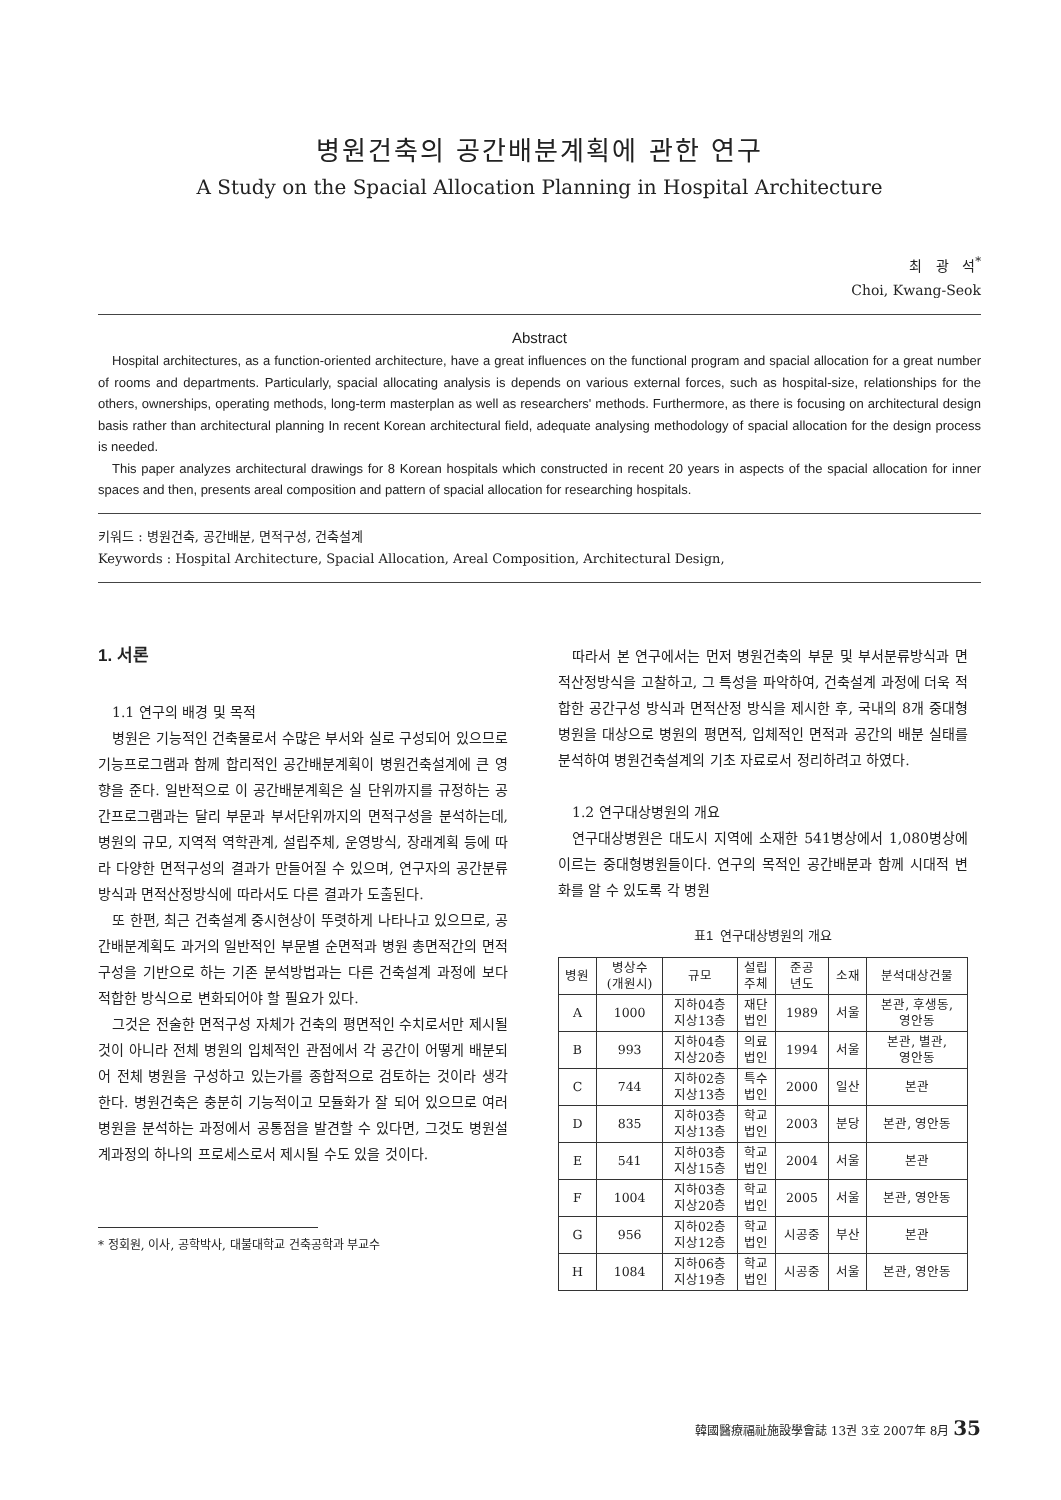병원건축의 공간배분계획에 관한 연구
A Study on the Spacial Allocation Planning in Hospital Architecture
최 광 석<sup>*</sup>
Choi, Kwang-Seok
Abstract
Hospital architectures, as a function-oriented architecture, have a great influences on the functional program and spacial allocation for a great number of rooms and departments. Particularly, spacial allocating analysis is depends on various external forces, such as hospital-size, relationships for the others, ownerships, operating methods, long-term masterplan as well as researchers' methods. Furthermore, as there is focusing on architectural design basis rather than architectural planning In recent Korean architectural field, adequate analysing methodology of spacial allocation for the design process is needed.
This paper analyzes architectural drawings for 8 Korean hospitals which constructed in recent 20 years in aspects of the spacial allocation for inner spaces and then, presents areal composition and pattern of spacial allocation for researching hospitals.
키워드 : 병원건축, 공간배분, 면적구성, 건축설계
Keywords : Hospital Architecture, Spacial Allocation, Areal Composition, Architectural Design,
1. 서론
1.1 연구의 배경 및 목적
병원은 기능적인 건축물로서 수많은 부서와 실로 구성되어 있으므로 기능프로그램과 함께 합리적인 공간배분계획이 병원건축설계에 큰 영향을 준다. 일반적으로 이 공간배분계획은 실 단위까지를 규정하는 공간프로그램과는 달리 부문과 부서단위까지의 면적구성을 분석하는데, 병원의 규모, 지역적 역학관계, 설립주체, 운영방식, 장래계획 등에 따라 다양한 면적구성의 결과가 만들어질 수 있으며, 연구자의 공간분류방식과 면적산정방식에 따라서도 다른 결과가 도출된다.
또 한편, 최근 건축설계 중시현상이 뚜렷하게 나타나고 있으므로, 공간배분계획도 과거의 일반적인 부문별 순면적과 병원 총면적간의 면적구성을 기반으로 하는 기존 분석방법과는 다른 건축설계 과정에 보다 적합한 방식으로 변화되어야 할 필요가 있다.
그것은 전술한 면적구성 자체가 건축의 평면적인 수치로서만 제시될 것이 아니라 전체 병원의 입체적인 관점에서 각 공간이 어떻게 배분되어 전체 병원을 구성하고 있는가를 종합적으로 검토하는 것이라 생각한다. 병원건축은 충분히 기능적이고 모듈화가 잘 되어 있으므로 여러 병원을 분석하는 과정에서 공통점을 발견할 수 있다면, 그것도 병원설계과정의 하나의 프로세스로서 제시될 수도 있을 것이다.
* 정회원, 이사, 공학박사, 대불대학교 건축공학과 부교수
따라서 본 연구에서는 먼저 병원건축의 부문 및 부서분류방식과 면적산정방식을 고찰하고, 그 특성을 파악하여, 건축설계 과정에 더욱 적합한 공간구성 방식과 면적산정 방식을 제시한 후, 국내의 8개 중대형 병원을 대상으로 병원의 평면적, 입체적인 면적과 공간의 배분 실태를 분석하여 병원건축설계의 기초 자료로서 정리하려고 하였다.
1.2 연구대상병원의 개요
연구대상병원은 대도시 지역에 소재한 541병상에서 1,080병상에 이르는 중대형병원들이다. 연구의 목적인 공간배분과 함께 시대적 변화를 알 수 있도록 각 병원
표1 연구대상병원의 개요
| 병원 | 병상수 (개원시) | 규모 | 설립 주체 | 준공 년도 | 소재 | 분석대상건물 |
| --- | --- | --- | --- | --- | --- | --- |
| A | 1000 | 지하04층 지상13층 | 재단 법인 | 1989 | 서울 | 본관, 후생동, 영안동 |
| B | 993 | 지하04층 지상20층 | 의료 법인 | 1994 | 서울 | 본관, 별관, 영안동 |
| C | 744 | 지하02층 지상13층 | 특수 법인 | 2000 | 일산 | 본관 |
| D | 835 | 지하03층 지상13층 | 학교 법인 | 2003 | 분당 | 본관, 영안동 |
| E | 541 | 지하03층 지상15층 | 학교 법인 | 2004 | 서울 | 본관 |
| F | 1004 | 지하03층 지상20층 | 학교 법인 | 2005 | 서울 | 본관, 영안동 |
| G | 956 | 지하02층 지상12층 | 학교 법인 | 시공중 | 부산 | 본관 |
| H | 1084 | 지하06층 지상19층 | 학교 법인 | 시공중 | 서울 | 본관, 영안동 |
韓國醫療福祉施設學會誌 13권 3호 2007年 8月 35